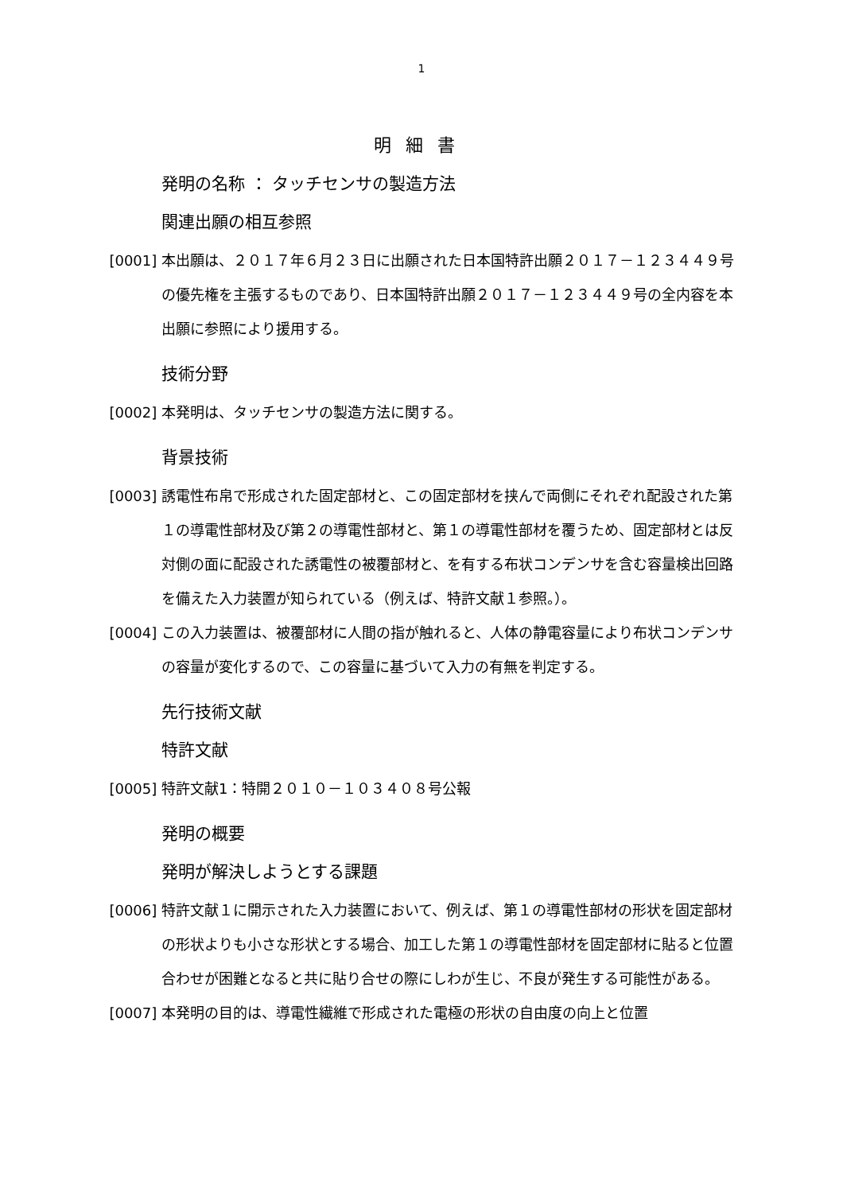1
明細書
発明の名称 ： タッチセンサの製造方法
関連出願の相互参照
[0001] 本出願は、２０１７年６月２３日に出願された日本国特許出願２０１７－１２３４４９号の優先権を主張するものであり、日本国特許出願２０１７－１２３４４９号の全内容を本出願に参照により援用する。
技術分野
[0002] 本発明は、タッチセンサの製造方法に関する。
背景技術
[0003] 誘電性布帛で形成された固定部材と、この固定部材を挟んで両側にそれぞれ配設された第１の導電性部材及び第２の導電性部材と、第１の導電性部材を覆うため、固定部材とは反対側の面に配設された誘電性の被覆部材と、を有する布状コンデンサを含む容量検出回路を備えた入力装置が知られている（例えば、特許文献１参照。）。
[0004] この入力装置は、被覆部材に人間の指が触れると、人体の静電容量により布状コンデンサの容量が変化するので、この容量に基づいて入力の有無を判定する。
先行技術文献
特許文献
[0005] 特許文献1：特開２０１０－１０３４０８号公報
発明の概要
発明が解決しようとする課題
[0006] 特許文献１に開示された入力装置において、例えば、第１の導電性部材の形状を固定部材の形状よりも小さな形状とする場合、加工した第１の導電性部材を固定部材に貼ると位置合わせが困難となると共に貼り合せの際にしわが生じ、不良が発生する可能性がある。
[0007] 本発明の目的は、導電性繊維で形成された電極の形状の自由度の向上と位置